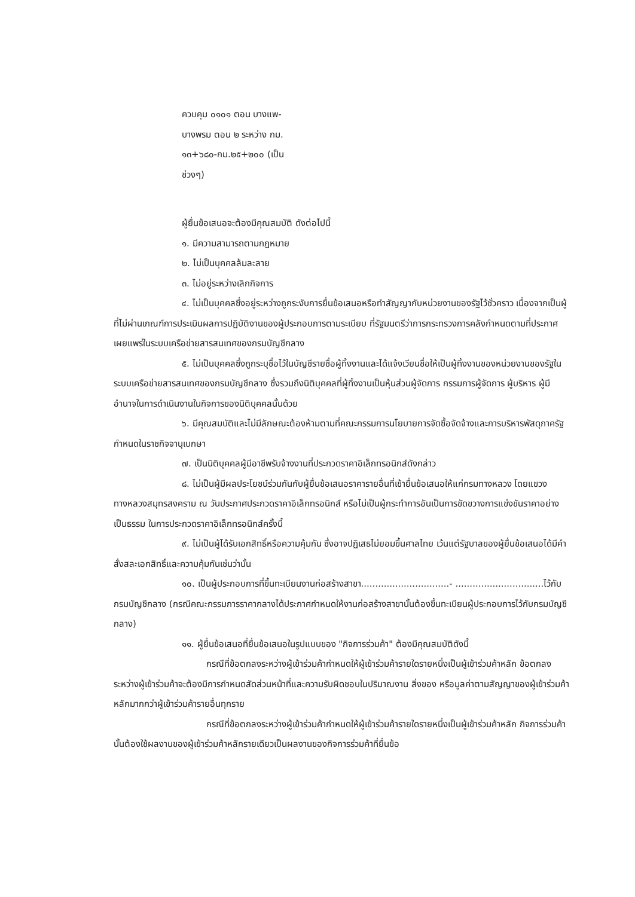ควบคุม ๐๑๐๑ ตอน บางแพ-
บางพรม ตอน ๒ ระหว่าง กม.
๑๓+๖๘๐-กม.๒๕+๒๐๐ (เป็น
ช่วงๆ)
ผู้ยื่นข้อเสนอจะต้องมีคุณสมบัติ ดังต่อไปนี้
๑. มีความสามารถตามกฎหมาย
๒. ไม่เป็นบุคคลล้มละลาย
๓. ไม่อยู่ระหว่างเลิกกิจการ
๔. ไม่เป็นบุคคลซึ่งอยู่ระหว่างถูกระงับการยื่นข้อเสนอหรือทำสัญญากับหน่วยงานของรัฐไว้ชั่วคราว เนื่องจากเป็นผู้ที่ไม่ผ่านเกณฑ์การประเมินผลการปฏิบัติงานของผู้ประกอบการตามระเบียบ ที่รัฐมนตรีว่าการกระทรวงการคลังกำหนดตามที่ประกาศเผยแพร่ในระบบเครือข่ายสารสนเทศของกรมบัญชีกลาง
๕. ไม่เป็นบุคคลซึ่งถูกระบุชื่อไว้ในบัญชีรายชื่อผู้ทิ้งงานและได้แจ้งเวียนชื่อให้เป็นผู้ทิ้งงานของหน่วยงานของรัฐในระบบเครือข่ายสารสนเทศของกรมบัญชีกลาง ซึ่งรวมถึงนิติบุคคลที่ผู้ทิ้งงานเป็นหุ้นส่วนผู้จัดการ กรรมการผู้จัดการ ผู้บริหาร ผู้มีอำนาจในการดำเนินงานในกิจการของนิติบุคคลนั้นด้วย
๖. มีคุณสมบัติและไม่มีลักษณะต้องห้ามตามที่คณะกรรมการนโยบายการจัดซื้อจัดจ้างและการบริหารพัสดุภาครัฐกำหนดในราชกิจจานุเบกษา
๗. เป็นนิติบุคคลผู้มีอาชีพรับจ้างงานที่ประกวดราคาอิเล็กทรอนิกส์ดังกล่าว
๘. ไม่เป็นผู้มีผลประโยชน์ร่วมกันกับผู้ยื่นข้อเสนอราคารายอื่นที่เข้ายื่นข้อเสนอให้แก่กรมทางหลวง โดยแขวงทางหลวงสมุทรสงคราม ณ วันประกาศประกวดราคาอิเล็กทรอนิกส์ หรือไม่เป็นผู้กระทำการอันเป็นการขัดขวางการแข่งขันราคาอย่างเป็นธรรม ในการประกวดราคาอิเล็กทรอนิกส์ครั้งนี้
๙. ไม่เป็นผู้ได้รับเอกสิทธิ์หรือความคุ้มกัน ซึ่งอาจปฏิเสธไม่ยอมขึ้นศาลไทย เว้นแต่รัฐบาลของผู้ยื่นข้อเสนอได้มีคำสั่งสละเอกสิทธิ์และความคุ้มกันเช่นว่านั้น
๑๐. เป็นผู้ประกอบการที่ขึ้นทะเบียนงานก่อสร้างสาขา...............................- ...............................ไว้กับกรมบัญชีกลาง (กรณีคณะกรรมการราคากลางได้ประกาศกำหนดให้งานก่อสร้างสาขานั้นต้องขึ้นทะเบียนผู้ประกอบการไว้กับกรมบัญชีกลาง)
๑๑. ผู้ยื่นข้อเสนอที่ยื่นข้อเสนอในรูปแบบของ "กิจการร่วมค้า" ต้องมีคุณสมบัติดังนี้
กรณีที่ข้อตกลงระหว่างผู้เข้าร่วมค้ากำหนดให้ผู้เข้าร่วมค้ารายใดรายหนึ่งเป็นผู้เข้าร่วมค้าหลัก ข้อตกลงระหว่างผู้เข้าร่วมค้าจะต้องมีการกำหนดสัดส่วนหน้าที่และความรับผิดชอบในปริมาณงาน สิ่งของ หรือมูลค่าตามสัญญาของผู้เข้าร่วมค้าหลักมากกว่าผู้เข้าร่วมค้ารายอื่นทุกราย
กรณีที่ข้อตกลงระหว่างผู้เข้าร่วมค้ากำหนดให้ผู้เข้าร่วมค้ารายใดรายหนึ่งเป็นผู้เข้าร่วมค้าหลัก กิจการร่วมค้านั้นต้องใช้ผลงานของผู้เข้าร่วมค้าหลักรายเดียวเป็นผลงานของกิจการร่วมค้าที่ยื่นข้อ